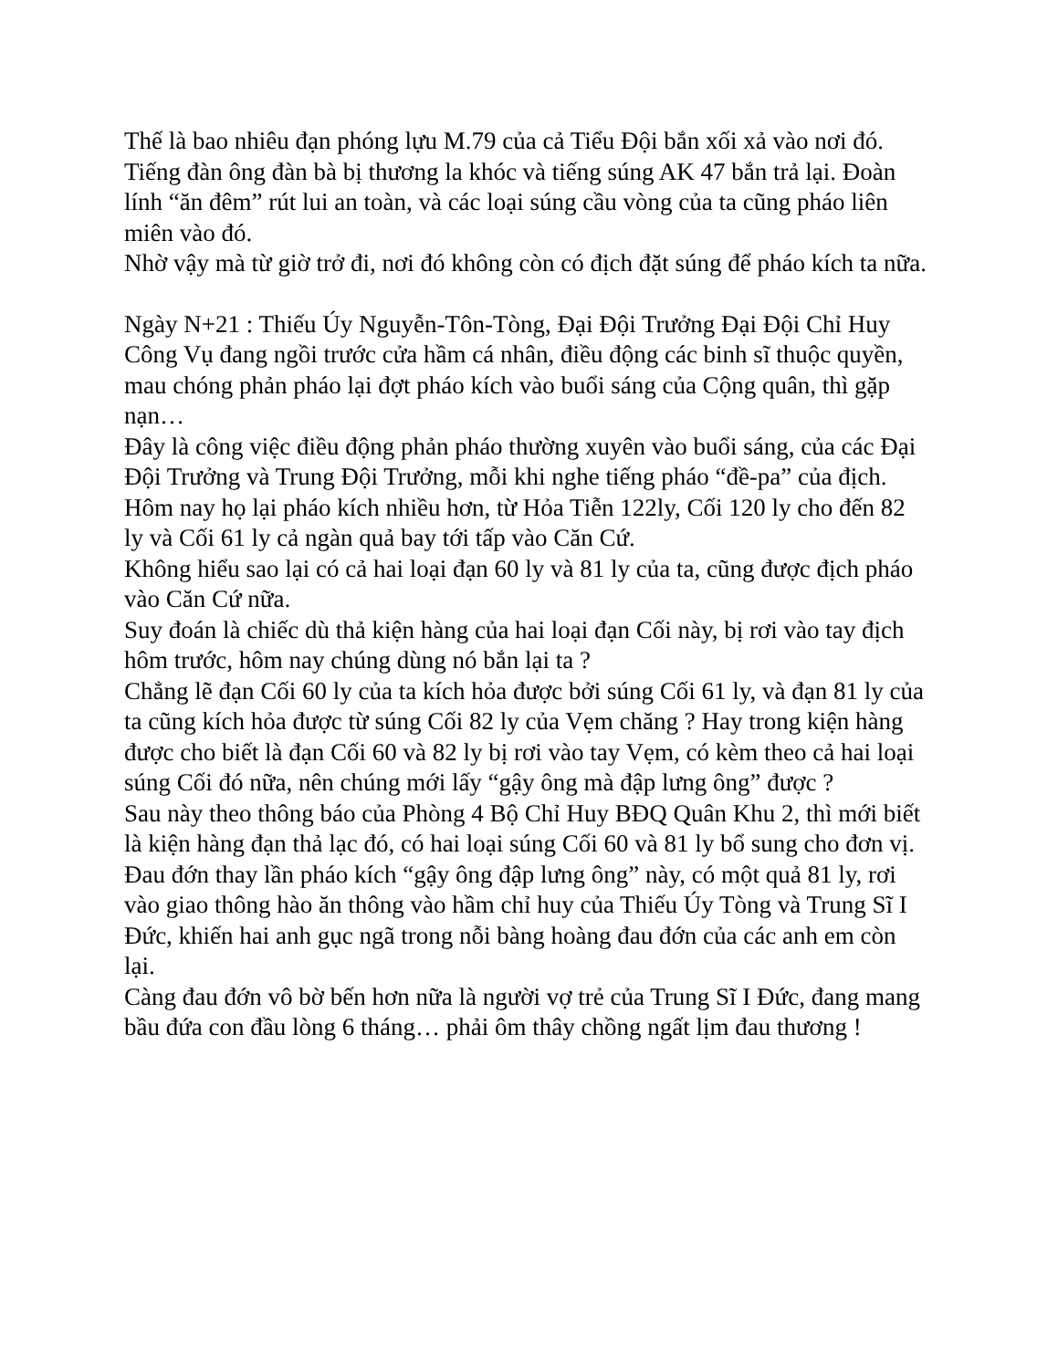Thế là bao nhiêu đạn phóng lựu M.79 của cả Tiểu Đội bắn xối xả vào nơi đó. Tiếng đàn ông đàn bà bị thương la khóc và tiếng súng AK 47 bắn trả lại. Đoàn lính “ăn đêm” rút lui an toàn, và các loại súng cầu vòng của ta cũng pháo liên miên vào đó.
Nhờ vậy mà từ giờ trở đi, nơi đó không còn có địch đặt súng để pháo kích ta nữa.
Ngày N+21 : Thiếu Úy Nguyễn-Tôn-Tòng, Đại Đội Trưởng Đại Đội Chỉ Huy Công Vụ đang ngồi trước cửa hầm cá nhân, điều động các binh sĩ thuộc quyền, mau chóng phản pháo lại đợt pháo kích vào buổi sáng của Cộng quân, thì gặp nạn…
Đây là công việc điều động phản pháo thường xuyên vào buổi sáng, của các Đại Đội Trưởng và Trung Đội Trưởng, mỗi khi nghe tiếng pháo “đề-pa” của địch.
Hôm nay họ lại pháo kích nhiều hơn, từ Hỏa Tiễn 122ly, Cối 120 ly cho đến 82 ly và Cối 61 ly cả ngàn quả bay tới tấp vào Căn Cứ.
Không hiểu sao lại có cả hai loại đạn 60 ly và 81 ly của ta, cũng được địch pháo vào Căn Cứ nữa.
Suy đoán là chiếc dù thả kiện hàng của hai loại đạn Cối này, bị rơi vào tay địch hôm trước, hôm nay chúng dùng nó bắn lại ta ?
Chẳng lẽ đạn Cối 60 ly của ta kích hỏa được bởi súng Cối 61 ly, và đạn 81 ly của ta cũng kích hỏa được từ súng Cối 82 ly của Vẹm chăng ? Hay trong kiện hàng được cho biết là đạn Cối 60 và 82 ly bị rơi vào tay Vẹm, có kèm theo cả hai loại súng Cối đó nữa, nên chúng mới lấy “gậy ông mà đập lưng ông” được ?
Sau này theo thông báo của Phòng 4 Bộ Chỉ Huy BĐQ Quân Khu 2, thì mới biết là kiện hàng đạn thả lạc đó, có hai loại súng Cối 60 và 81 ly bổ sung cho đơn vị.
Đau đớn thay lần pháo kích “gậy ông đập lưng ông” này, có một quả 81 ly, rơi vào giao thông hào ăn thông vào hầm chỉ huy của Thiếu Úy Tòng và Trung Sĩ I Đức, khiến hai anh gục ngã trong nỗi bàng hoàng đau đớn của các anh em còn lại.
Càng đau đớn vô bờ bến hơn nữa là người vợ trẻ của Trung Sĩ I Đức, đang mang bầu đứa con đầu lòng 6 tháng… phải ôm thây chồng ngất lịm đau thương !